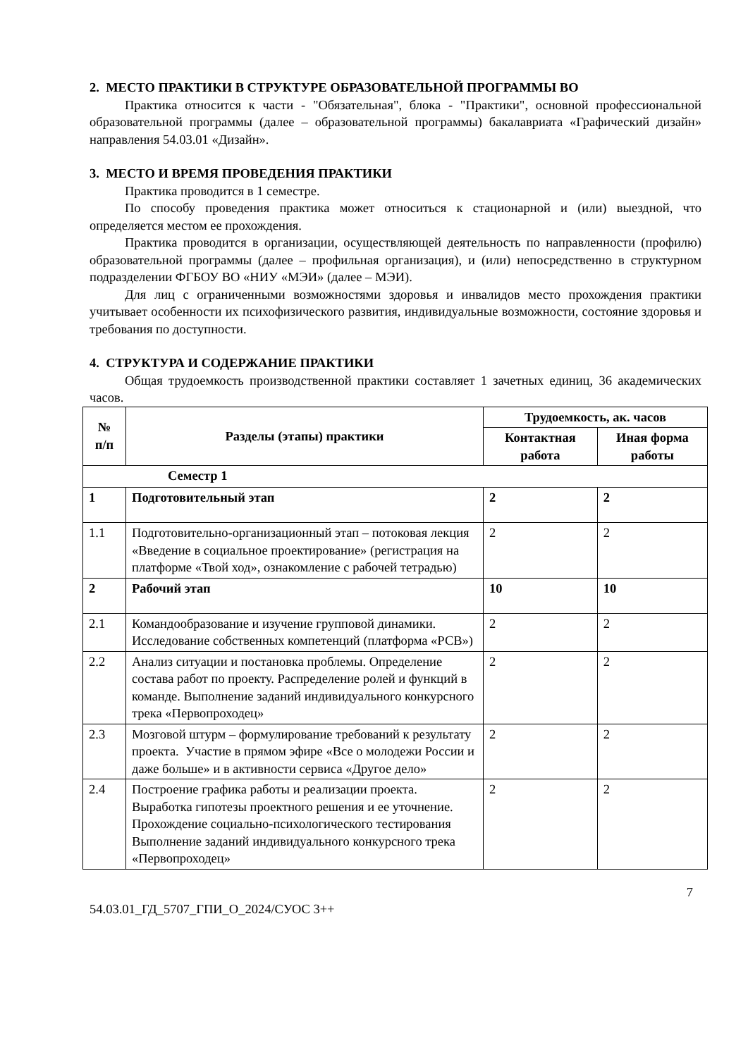2. МЕСТО ПРАКТИКИ В СТРУКТУРЕ ОБРАЗОВАТЕЛЬНОЙ ПРОГРАММЫ ВО
Практика относится к части - "Обязательная", блока - "Практики", основной профессиональной образовательной программы (далее – образовательной программы) бакалавриата «Графический дизайн» направления 54.03.01 «Дизайн».
3. МЕСТО И ВРЕМЯ ПРОВЕДЕНИЯ ПРАКТИКИ
Практика проводится в 1 семестре.
По способу проведения практика может относиться к стационарной и (или) выездной, что определяется местом ее прохождения.
Практика проводится в организации, осуществляющей деятельность по направленности (профилю) образовательной программы (далее – профильная организация), и (или) непосредственно в структурном подразделении ФГБОУ ВО «НИУ «МЭИ» (далее – МЭИ).
Для лиц с ограниченными возможностями здоровья и инвалидов место прохождения практики учитывает особенности их психофизического развития, индивидуальные возможности, состояние здоровья и требования по доступности.
4. СТРУКТУРА И СОДЕРЖАНИЕ ПРАКТИКИ
Общая трудоемкость производственной практики составляет 1 зачетных единиц, 36 академических часов.
| № п/п | Разделы (этапы) практики | Трудоемкость, ак. часов | |
| --- | --- | --- | --- |
| | | Контактная работа | Иная форма работы |
| Семестр 1 | | | |
| 1 | Подготовительный этап | 2 | 2 |
| 1.1 | Подготовительно-организационный этап – потоковая лекция «Введение в социальное проектирование» (регистрация на платформе «Твой ход», ознакомление с рабочей тетрадью) | 2 | 2 |
| 2 | Рабочий этап | 10 | 10 |
| 2.1 | Командообразование и изучение групповой динамики. Исследование собственных компетенций (платформа «РСВ») | 2 | 2 |
| 2.2 | Анализ ситуации и постановка проблемы. Определение состава работ по проекту. Распределение ролей и функций в команде. Выполнение заданий индивидуального конкурсного трека «Первопроходец» | 2 | 2 |
| 2.3 | Мозговой штурм – формулирование требований к результату проекта. Участие в прямом эфире «Все о молодежи России и даже больше» и в активности сервиса «Другое дело» | 2 | 2 |
| 2.4 | Построение графика работы и реализации проекта. Выработка гипотезы проектного решения и ее уточнение. Прохождение социально-психологического тестирования Выполнение заданий индивидуального конкурсного трека «Первопроходец» | 2 | 2 |
7
54.03.01_ГД_5707_ГПИ_О_2024/СУОС 3++